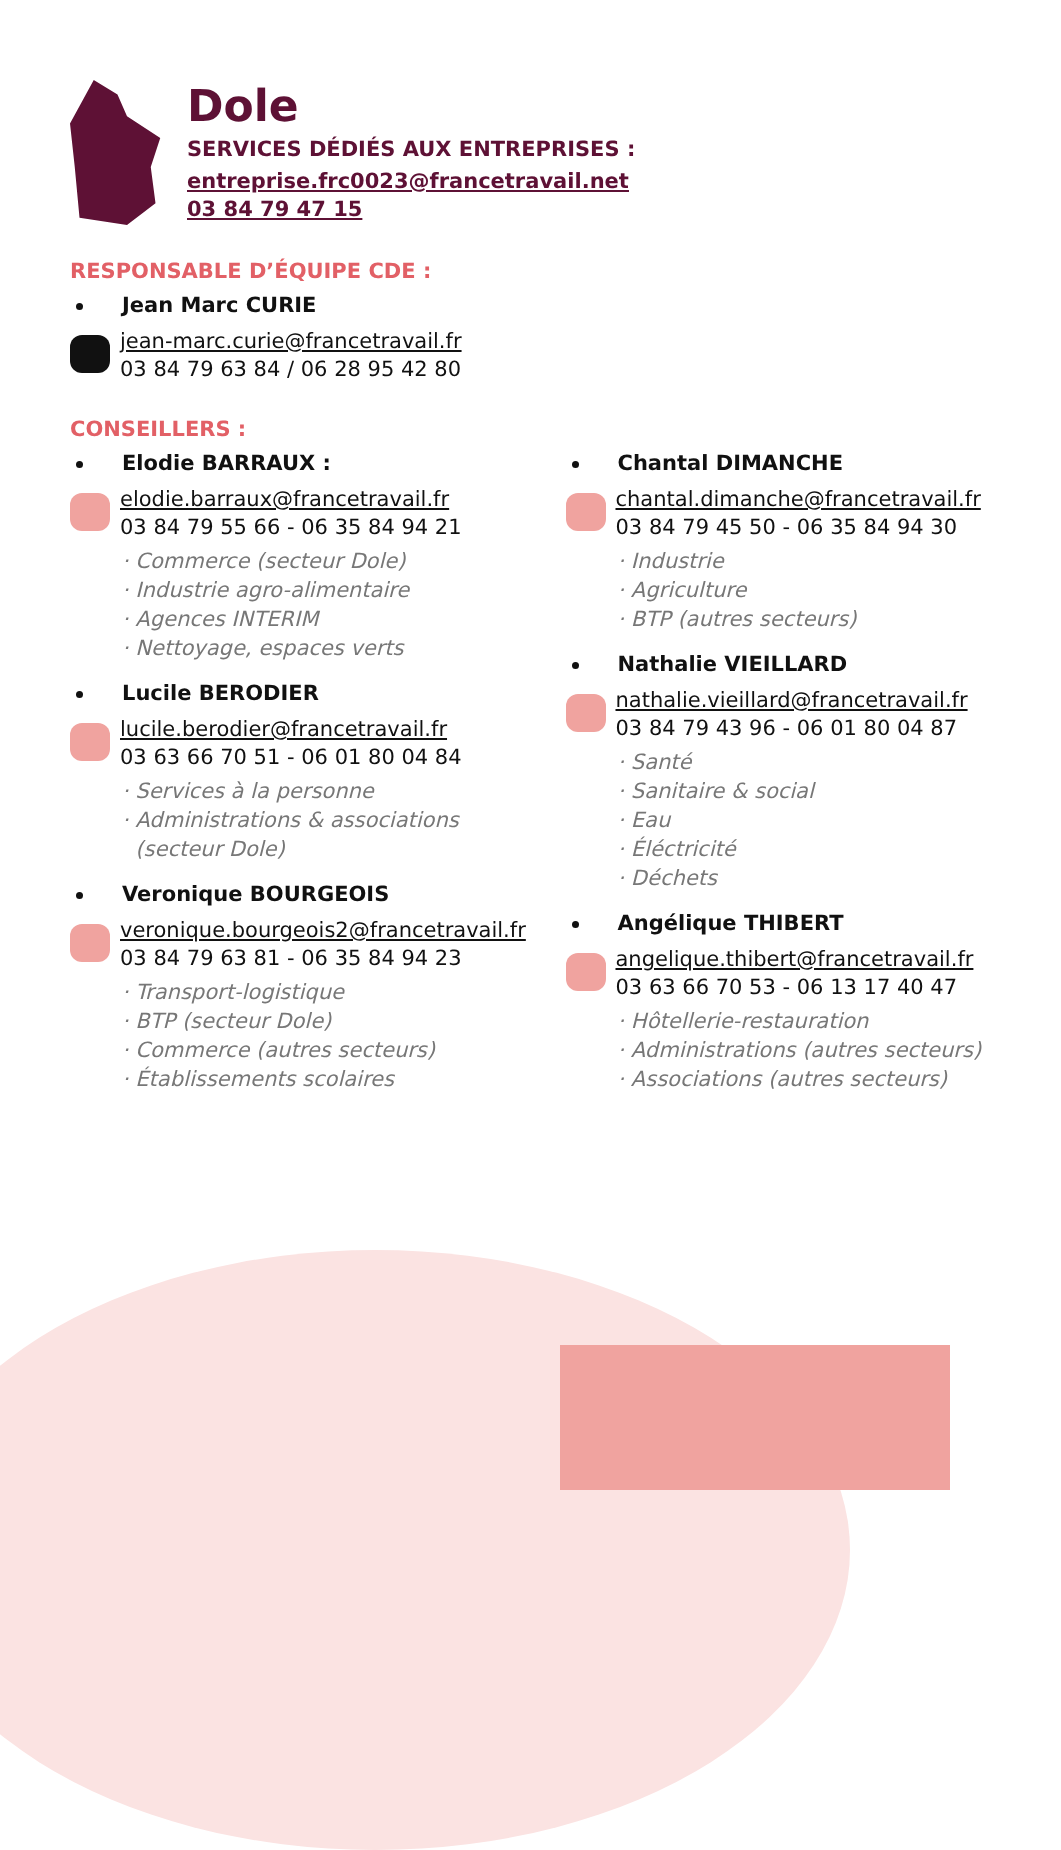Dole
SERVICES DÉDIÉS AUX ENTREPRISES :
entreprise.frc0023@francetravail.net
03 84 79 47 15
RESPONSABLE D’ÉQUIPE CDE :
Jean Marc CURIE
jean-marc.curie@francetravail.fr
03 84 79 63 84 / 06 28 95 42 80
CONSEILLERS :
Elodie BARRAUX :
elodie.barraux@francetravail.fr
03 84 79 55 66 - 06 35 84 94 21
· Commerce (secteur Dole)
· Industrie agro-alimentaire
· Agences INTERIM
· Nettoyage, espaces verts
Lucile BERODIER
lucile.berodier@francetravail.fr
03 63 66 70 51 - 06 01 80 04 84
· Services à la personne
· Administrations & associations
(secteur Dole)
Veronique BOURGEOIS
veronique.bourgeois2@francetravail.fr
03 84 79 63 81 - 06 35 84 94 23
· Transport-logistique
· BTP (secteur Dole)
· Commerce (autres secteurs)
· Établissements scolaires
Chantal DIMANCHE
chantal.dimanche@francetravail.fr
03 84 79 45 50 - 06 35 84 94 30
· Industrie
· Agriculture
· BTP (autres secteurs)
Nathalie VIEILLARD
nathalie.vieillard@francetravail.fr
03 84 79 43 96 - 06 01 80 04 87
· Santé
· Sanitaire & social
· Eau
· Éléctricité
· Déchets
Angélique THIBERT
angelique.thibert@francetravail.fr
03 63 66 70 53 - 06 13 17 40 47
· Hôtellerie-restauration
· Administrations (autres secteurs)
· Associations (autres secteurs)